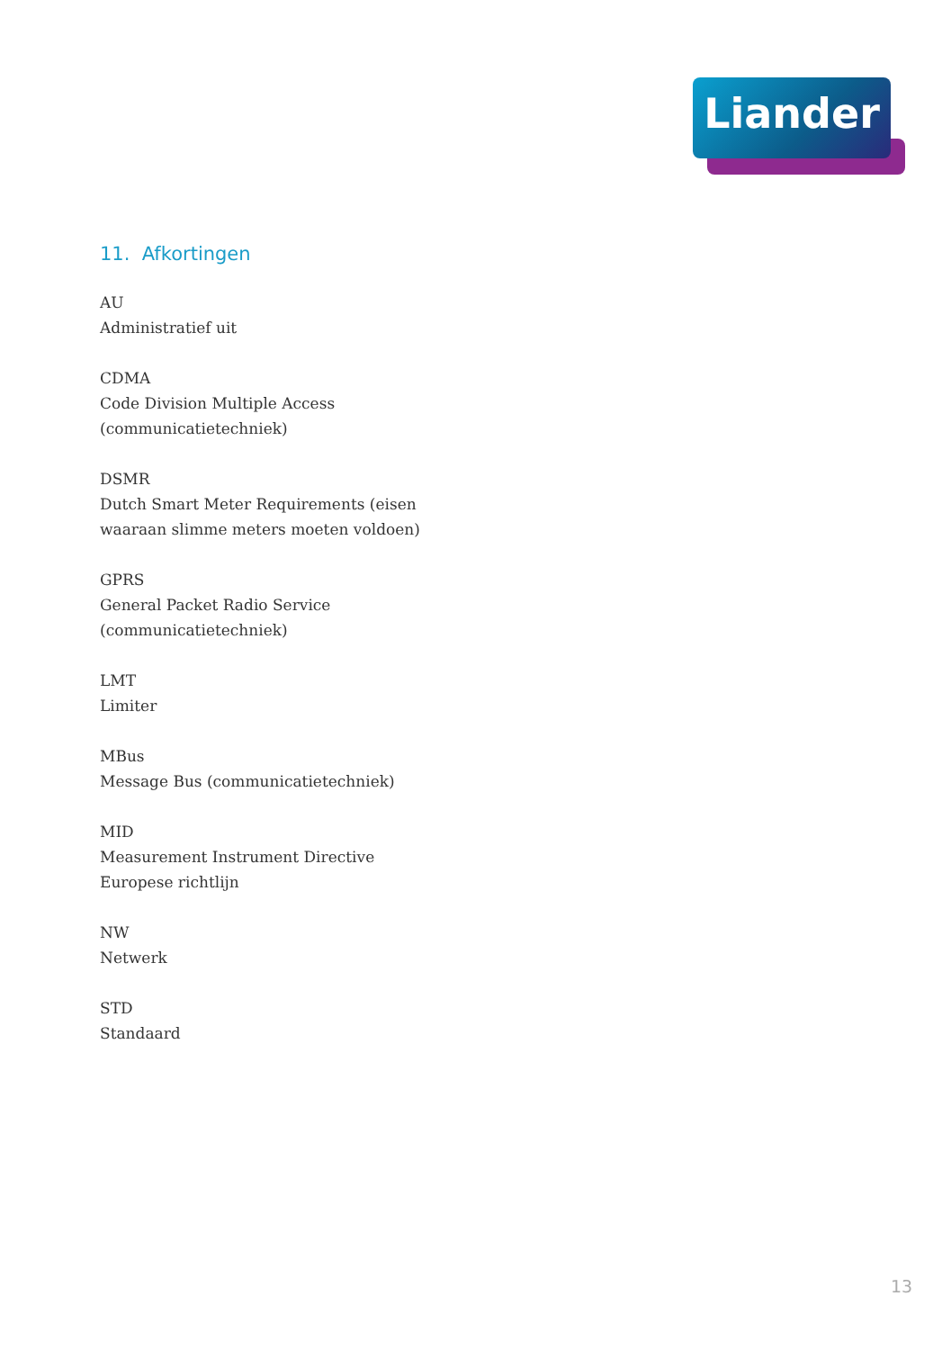Liander
11. Afkortingen
AU
Administratief uit
CDMA
Code Division Multiple Access
(communicatietechniek)
DSMR
Dutch Smart Meter Requirements (eisen
waaraan slimme meters moeten voldoen)
GPRS
General Packet Radio Service
(communicatietechniek)
LMT
Limiter
MBus
Message Bus (communicatietechniek)
MID
Measurement Instrument Directive
Europese richtlijn
NW
Netwerk
STD
Standaard
13